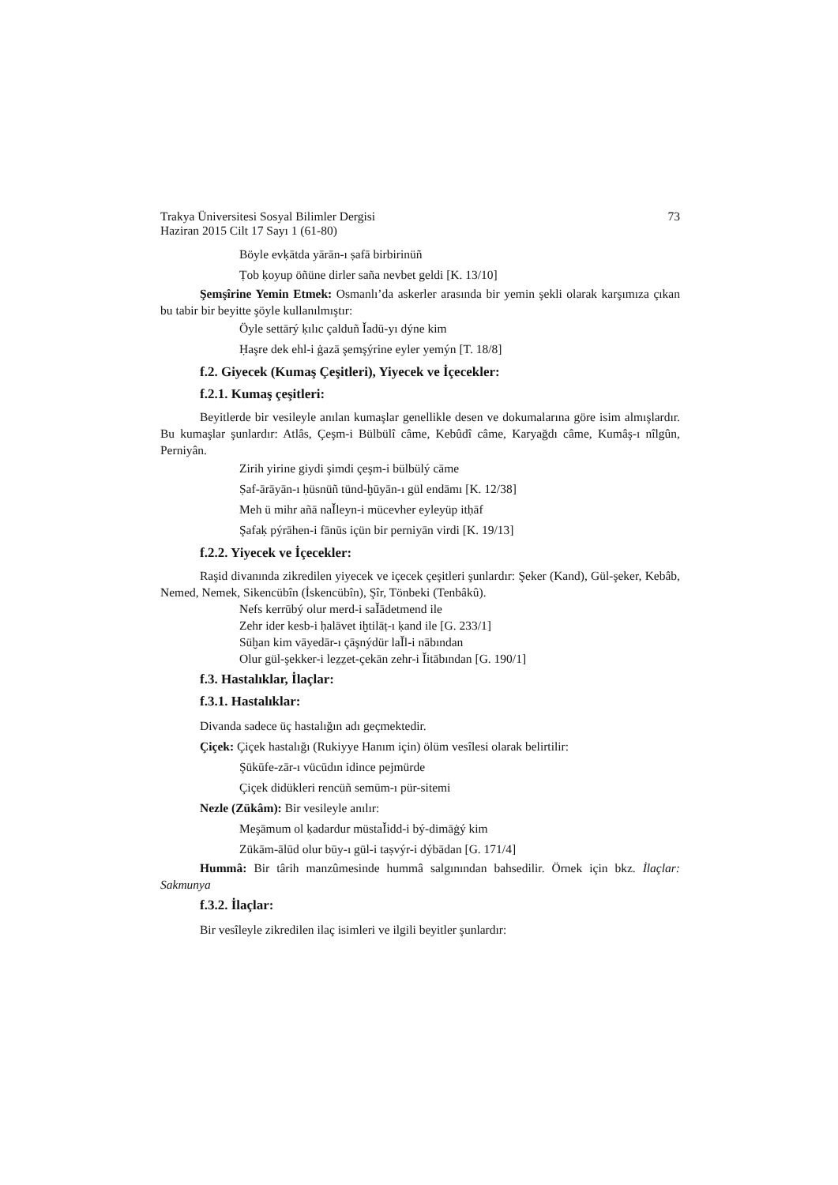Trakya Üniversitesi Sosyal Bilimler Dergisi
Haziran 2015 Cilt 17 Sayı 1 (61-80)
73
Böyle evḳātda yārān-ı ṣafā birbirinüñ
Ṭob ḳoyup öñüne dirler saña nevbet geldi [K. 13/10]
Şemşîrine Yemin Etmek: Osmanlı’da askerler arasında bir yemin şekli olarak karşımıza çıkan bu tabir bir beyitte şöyle kullanılmıştır:
Öyle settārý ḳılıc çalduñ Ǐadū-yı dýne kim
Ḥaşre dek ehl-i ġazā şemşýrine eyler yemýn [T. 18/8]
f.2. Giyecek (Kumaş Çeşitleri), Yiyecek ve İçecekler:
f.2.1. Kumaş çeşitleri:
Beyitlerde bir vesileyle anılan kumaşlar genellikle desen ve dokumalarına göre isim almışlardır. Bu kumaşlar şunlardır: Atlâs, Çeşm-i Bülbülî câme, Kebûdî câme, Karyağdı câme, Kumâş-ı nîlgûn, Perniyân.
Zirih yirine giydi şimdi çeşm-i bülbülý cāme
Ṣaf-ārāyān-ı ḥüsnüñ tünd-ḫūyān-ı gül endāmı [K. 12/38]
Meh ü mihr añā naǏleyn-i mücevher eyleyüp itḥāf
Şafaḳ pýrāhen-i fānūs içün bir perniyān virdi [K. 19/13]
f.2.2. Yiyecek ve İçecekler:
Raşid divanında zikredilen yiyecek ve içecek çeşitleri şunlardır: Şeker (Kand), Gül-şeker, Kebâb, Nemed, Nemek, Sikencübîn (İskencübîn), Şîr, Tönbeki (Tenbâkû).
Nefs kerrūbý olur merd-i saǏādetmend ile
Zehr ider kesb-i ḥalāvet iḫtilāṭ-ı ḳand ile [G. 233/1]
Süḫan kim vāyedār-ı çāşnýdür laǏl-i nābından
Olur gül-şekker-i leẕẕet-çekān zehr-i Ǐitābından [G. 190/1]
f.3. Hastalıklar, İlaçlar:
f.3.1. Hastalıklar:
Divanda sadece üç hastalığın adı geçmektedir.
Çiçek: Çiçek hastalığı (Rukiyye Hanım için) ölüm vesîlesi olarak belirtilir:
Şükūfe-zār-ı vücūdın idince pejmürde
Çiçek didükleri rencüñ semūm-ı pür-sitemi
Nezle (Zükâm): Bir vesileyle anılır:
Meşāmum ol ḳadardur müstaǏidd-i bý-dimāġý kim
Zükām-ālūd olur būy-ı gül-i taṣvýr-i dýbādan [G. 171/4]
Hummâ: Bir târih manzûmesinde hummâ salgınından bahsedilir. Örnek için bkz. İlaçlar: Sakmunya
f.3.2. İlaçlar:
Bir vesîleyle zikredilen ilaç isimleri ve ilgili beyitler şunlardır: